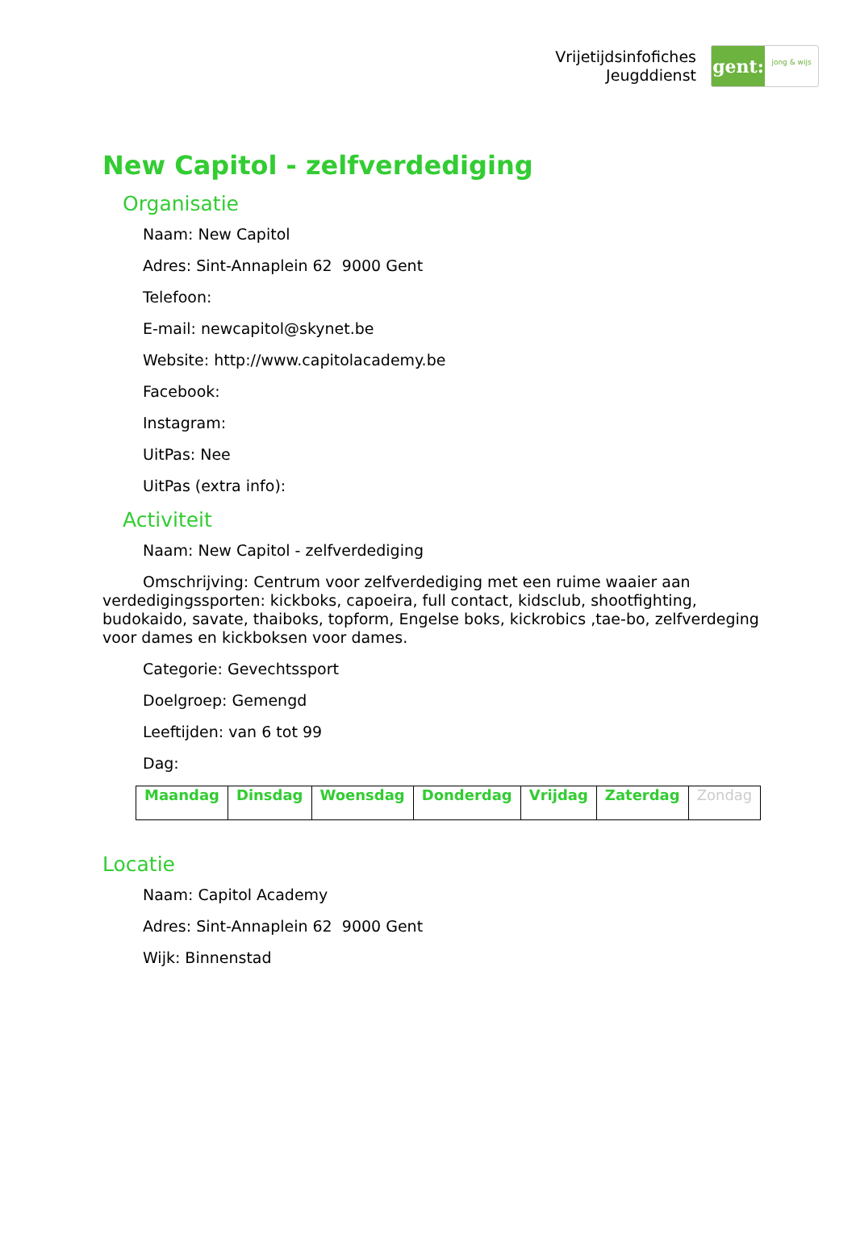Vrijetijdsinfofiches
Jeugddienst
gent:
jong & wijs
New Capitol - zelfverdediging
Organisatie
Naam: New Capitol
Adres: Sint-Annaplein 62 9000 Gent
Telefoon:
E-mail: newcapitol@skynet.be
Website: http://www.capitolacademy.be
Facebook:
Instagram:
UitPas: Nee
UitPas (extra info):
Activiteit
Naam: New Capitol - zelfverdediging
Omschrijving: Centrum voor zelfverdediging met een ruime waaier aan verdedigingssporten: kickboks, capoeira, full contact, kidsclub, shootfighting, budokaido, savate, thaiboks, topform, Engelse boks, kickrobics ,tae-bo, zelfverdeging voor dames en kickboksen voor dames.
Categorie: Gevechtssport
Doelgroep: Gemengd
Leeftijden: van 6 tot 99
Dag:
| Maandag | Dinsdag | Woensdag | Donderdag | Vrijdag | Zaterdag | Zondag |
Locatie
Naam: Capitol Academy
Adres: Sint-Annaplein 62 9000 Gent
Wijk: Binnenstad